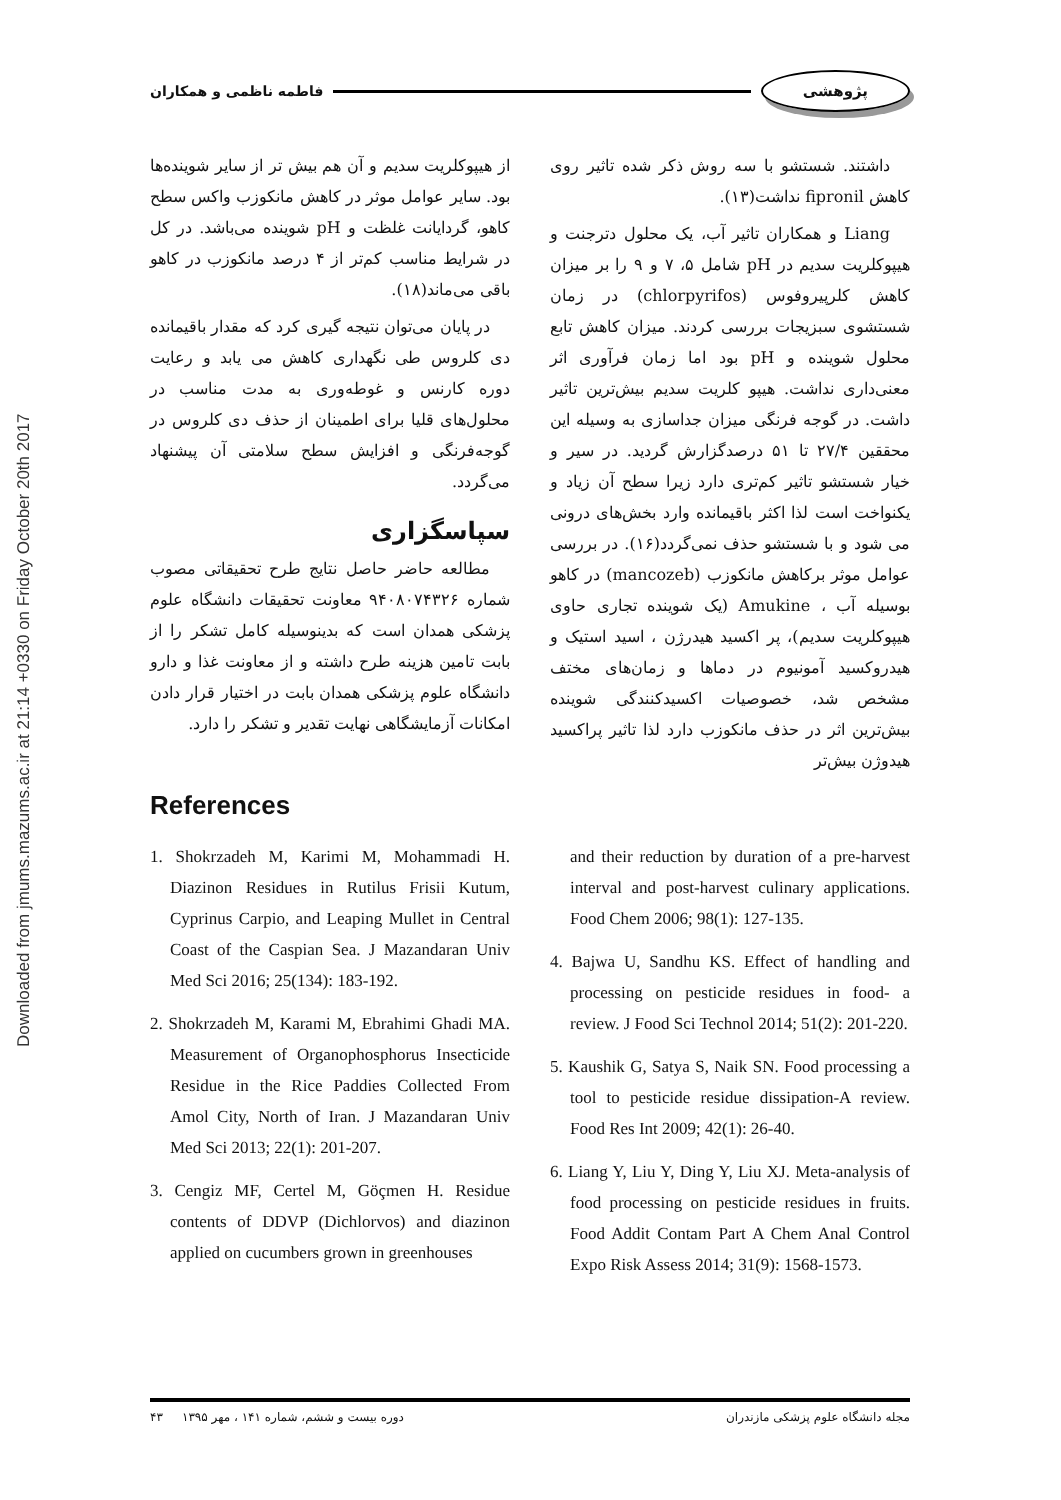Downloaded from jmums.mazums.ac.ir at 21:14 +0330 on Friday October 20th 2017
پژوهشی فاطمه ناظمی و همکاران
داشتند. شستشو با سه روش ذکر شده تاثیر روی کاهش fipronil نداشت(۱۳).
Liang و همکاران تاثیر آب، یک محلول دترجنت و هیپوکلریت سدیم در pH شامل ۵، ۷ و ۹ را بر میزان کاهش کلرپیروفوس (chlorpyrifos) در زمان شستشوی سبزیجات بررسی کردند. میزان کاهش تابع محلول شوینده و pH بود اما زمان فرآوری اثر معنی‌داری نداشت. هیپو کلریت سدیم بیش‌ترین تاثیر داشت. در گوجه فرنگی میزان جداسازی به وسیله این محققین ۲۷/۴ تا ۵۱ درصدگزارش گردید. در سیر و خیار شستشو تاثیر کم‌تری دارد زیرا سطح آن زیاد و یکنواخت است لذا اکثر باقیمانده وارد بخش‌های درونی می شود و با شستشو حذف نمی‌گردد(۱۶). در بررسی عوامل موثر برکاهش مانکوزب (mancozeb) در کاهو بوسیله آب ، Amukine (یک شوینده تجاری حاوی هیپوکلریت سدیم)، پر اکسید هیدرژن ، اسید استیک و هیدروکسید آمونیوم در دماها و زمان‌های مختف مشخص شد، خصوصیات اکسیدکنندگی شوینده بیش‌ترین اثر در حذف مانکوزب دارد لذا تاثیر پراکسید هیدوژن بیش‌تر
از هیپوکلریت سدیم و آن هم بیش تر از سایر شوینده‌ها بود. سایر عوامل موثر در کاهش مانکوزب واکس سطح کاهو، گردایانت غلظت و pH شوینده می‌باشد. در کل در شرایط مناسب کم‌تر از ۴ درصد مانکوزب در کاهو باقی می‌ماند(۱۸).
در پایان می‌توان نتیجه گیری کرد که مقدار باقیمانده دی کلروس طی نگهداری کاهش می یابد و رعایت دوره کارنس و غوطه‌وری به مدت مناسب در محلول‌های قلیا برای اطمینان از حذف دی کلروس در گوجه‌فرنگی و افزایش سطح سلامتی آن پیشنهاد می‌گردد.
سپاسگزاری
مطالعه حاضر حاصل نتایج طرح تحقیقاتی مصوب شماره ۹۴۰۸۰۷۴۳۲۶ معاونت تحقیقات دانشگاه علوم پزشکی همدان است که بدینوسیله کامل تشکر را از بابت تامین هزینه طرح داشته و از معاونت غذا و دارو دانشگاه علوم پزشکی همدان بابت در اختیار قرار دادن امکانات آزمایشگاهی نهایت تقدیر و تشکر را دارد.
References
1. Shokrzadeh M, Karimi M, Mohammadi H. Diazinon Residues in Rutilus Frisii Kutum, Cyprinus Carpio, and Leaping Mullet in Central Coast of the Caspian Sea. J Mazandaran Univ Med Sci 2016; 25(134): 183-192.
2. Shokrzadeh M, Karami M, Ebrahimi Ghadi MA. Measurement of Organophosphorus Insecticide Residue in the Rice Paddies Collected From Amol City, North of Iran. J Mazandaran Univ Med Sci 2013; 22(1): 201-207.
3. Cengiz MF, Certel M, Göçmen H. Residue contents of DDVP (Dichlorvos) and diazinon applied on cucumbers grown in greenhouses
and their reduction by duration of a pre-harvest interval and post-harvest culinary applications. Food Chem 2006; 98(1): 127-135.
4. Bajwa U, Sandhu KS. Effect of handling and processing on pesticide residues in food- a review. J Food Sci Technol 2014; 51(2): 201-220.
5. Kaushik G, Satya S, Naik SN. Food processing a tool to pesticide residue dissipation-A review. Food Res Int 2009; 42(1): 26-40.
6. Liang Y, Liu Y, Ding Y, Liu XJ. Meta-analysis of food processing on pesticide residues in fruits. Food Addit Contam Part A Chem Anal Control Expo Risk Assess 2014; 31(9): 1568-1573.
مجله دانشگاه علوم پزشکی مازندران دوره بیست و ششم، شماره ۱۴۱ ، مهر ۱۳۹۵ ۴۳